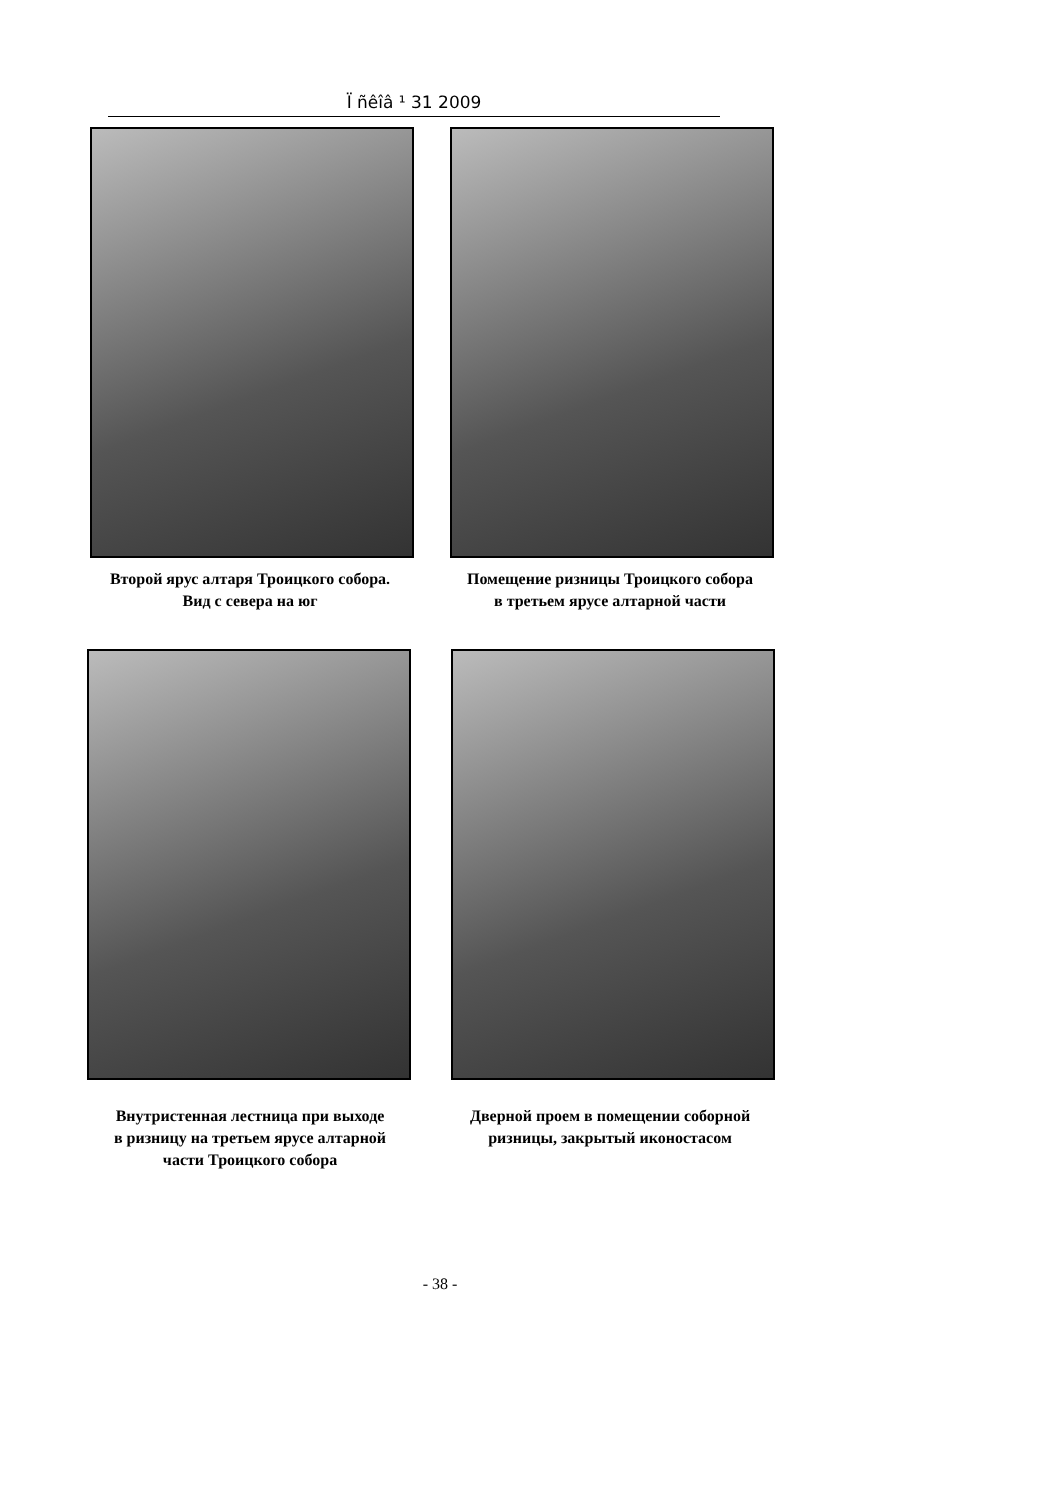Ї ñêîâ ¹ 31 2009
Второй ярус алтаря Троицкого собора.
Вид с севера на юг
Помещение ризницы Троицкого собора
в третьем ярусе алтарной части
Внутристенная лестница при выходе
в ризницу на третьем ярусе алтарной
части Троицкого собора
Дверной проем в помещении соборной
ризницы, закрытый иконостасом
- 38 -